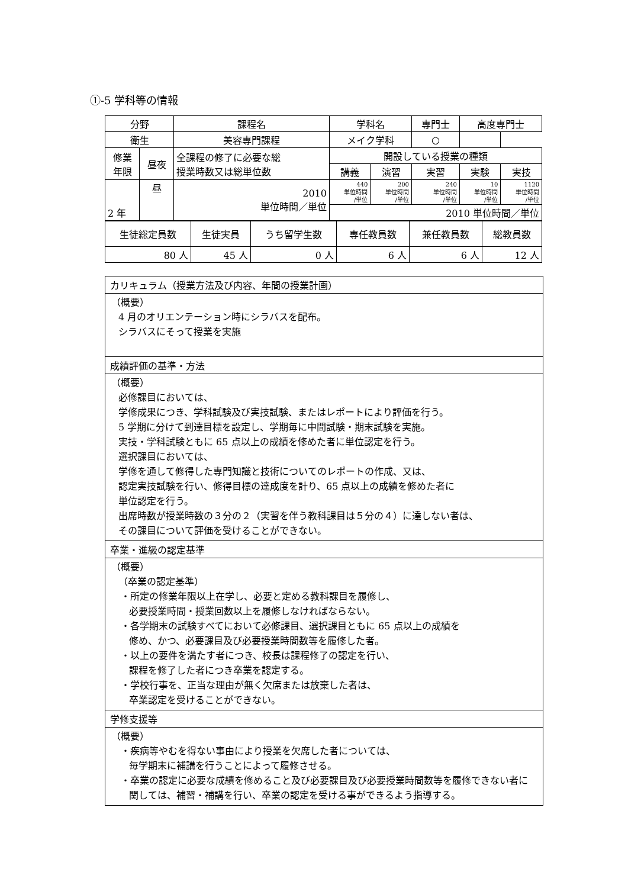①-5 学科等の情報
| 分野 | | 課程名 | 学科名 | | | 専門士 | | 高度専門士 | |
| 衛生 | | 美容専門課程 | メイク学科 | | | ○ | | | |
| 修業 年限 | 昼夜 | 全課程の修了に必要な総 授業時数又は総単位数 | | 開設している授業の種類 | | | | | |
| | | | | 講義 | 演習 | 実習 | 実験 | | 実技 |
| 2 年 | 昼 | 2010 単位時間／単位 | | 440 単位時間 /単位 | 200 単位時間 /単位 | 240 単位時間 /単位 | 10 単位時間 /単位 | | 1120 単位時間 /単位 |
| | | | | 2010 単位時間／単位 | | | | | |
| 生徒総定員数 | 生徒実員 | うち留学生数 | 専任教員数 | 兼任教員数 | 総教員数 |
| 80 人 | 45 人 | 0 人 | 6 人 | 6 人 | 12 人 |
カリキュラム（授業方法及び内容、年間の授業計画）
（概要）
4 月のオリエンテーション時にシラバスを配布。
シラバスにそって授業を実施
成績評価の基準・方法
（概要）
必修課目においては、
学修成果につき、学科試験及び実技試験、またはレポートにより評価を行う。
5 学期に分けて到達目標を設定し、学期毎に中間試験・期末試験を実施。
実技・学科試験ともに 65 点以上の成績を修めた者に単位認定を行う。
選択課目においては、
学修を通して修得した専門知識と技術についてのレポートの作成、又は、
認定実技試験を行い、修得目標の達成度を計り、65 点以上の成績を修めた者に
単位認定を行う。
出席時数が授業時数の３分の２（実習を伴う教科課目は５分の４）に達しない者は、
その課目について評価を受けることができない。
卒業・進級の認定基準
（概要）
（卒業の認定基準）
・所定の修業年限以上在学し、必要と定める教科課目を履修し、
必要授業時間・授業回数以上を履修しなければならない。
・各学期末の試験すべてにおいて必修課目、選択課目ともに 65 点以上の成績を
修め、かつ、必要課目及び必要授業時間数等を履修した者。
・以上の要件を満たす者につき、校長は課程修了の認定を行い、
課程を修了した者につき卒業を認定する。
・学校行事を、正当な理由が無く欠席または放棄した者は、
卒業認定を受けることができない。
学修支援等
（概要）
・疾病等やむを得ない事由により授業を欠席した者については、
毎学期末に補講を行うことによって履修させる。
・卒業の認定に必要な成績を修めること及び必要課目及び必要授業時間数等を履修できない者に関しては、補習・補講を行い、卒業の認定を受ける事ができるよう指導する。